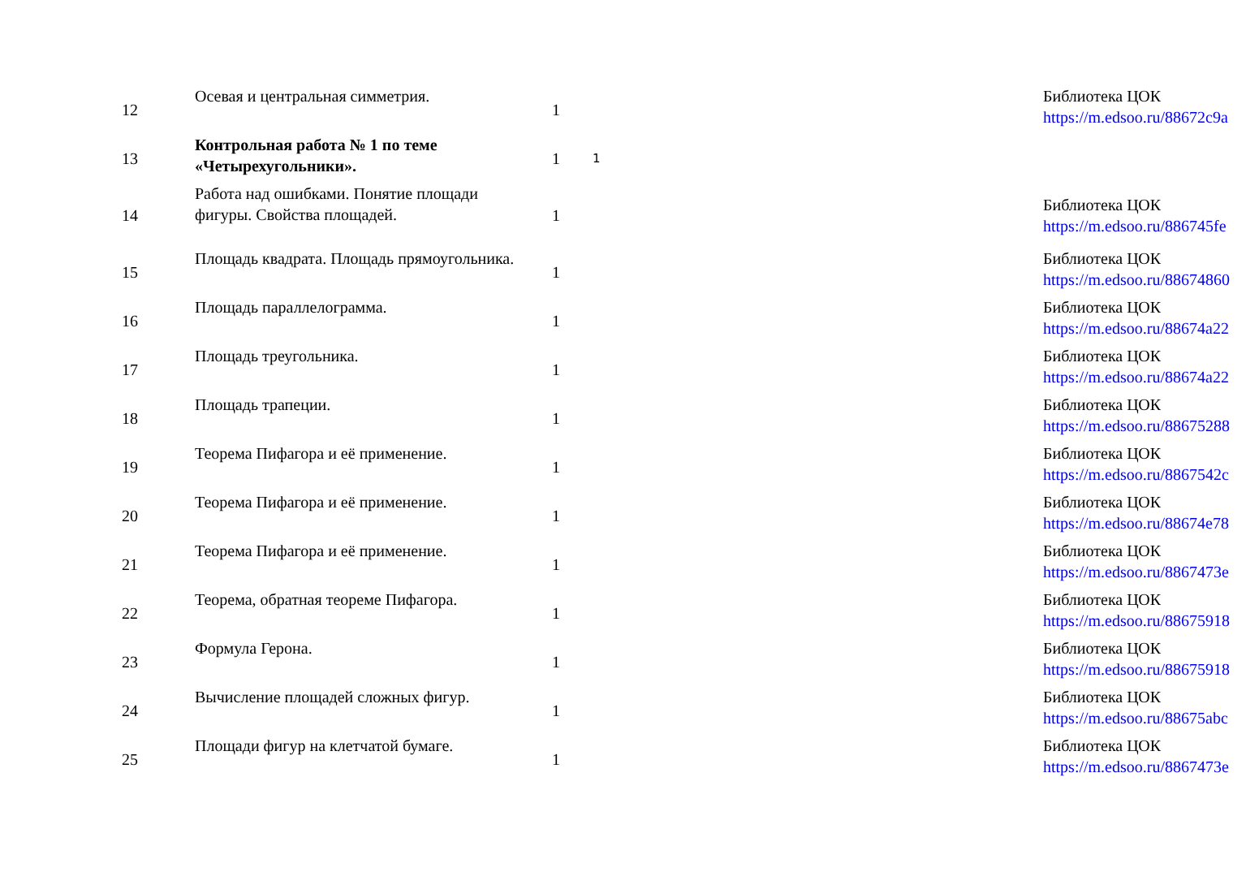| 12 | Осевая и центральная симметрия. | 1 | | | Библиотека ЦОК https://m.edsoo.ru/88672c9a |
| 13 | Контрольная работа № 1 по теме «Четырехугольники». | 1 | 1 | | |
| 14 | Работа над ошибками. Понятие площади фигуры. Свойства площадей. | 1 | | | Библиотека ЦОК https://m.edsoo.ru/886745fe |
| 15 | Площадь квадрата. Площадь прямоугольника. | 1 | | | Библиотека ЦОК https://m.edsoo.ru/88674860 |
| 16 | Площадь параллелограмма. | 1 | | | Библиотека ЦОК https://m.edsoo.ru/88674a22 |
| 17 | Площадь треугольника. | 1 | | | Библиотека ЦОК https://m.edsoo.ru/88674a22 |
| 18 | Площадь трапеции. | 1 | | | Библиотека ЦОК https://m.edsoo.ru/88675288 |
| 19 | Теорема Пифагора и её применение. | 1 | | | Библиотека ЦОК https://m.edsoo.ru/8867542c |
| 20 | Теорема Пифагора и её применение. | 1 | | | Библиотека ЦОК https://m.edsoo.ru/88674e78 |
| 21 | Теорема Пифагора и её применение. | 1 | | | Библиотека ЦОК https://m.edsoo.ru/8867473e |
| 22 | Теорема, обратная теореме Пифагора. | 1 | | | Библиотека ЦОК https://m.edsoo.ru/88675918 |
| 23 | Формула Герона. | 1 | | | Библиотека ЦОК https://m.edsoo.ru/88675918 |
| 24 | Вычисление площадей сложных фигур. | 1 | | | Библиотека ЦОК https://m.edsoo.ru/88675abc |
| 25 | Площади фигур на клетчатой бумаге. | 1 | | | Библиотека ЦОК https://m.edsoo.ru/8867473e |